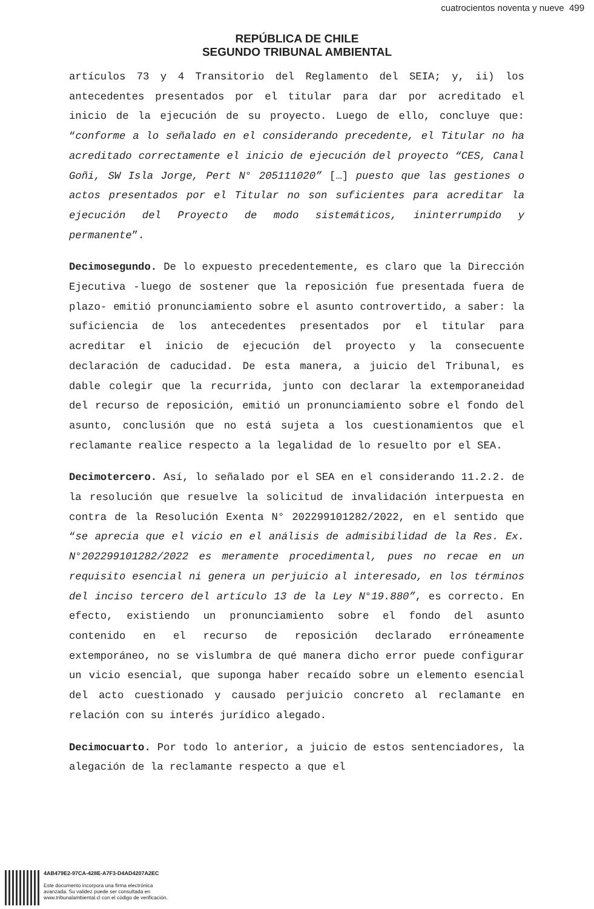cuatrocientos noventa y nueve 499
REPÚBLICA DE CHILE
SEGUNDO TRIBUNAL AMBIENTAL
artículos 73 y 4 Transitorio del Reglamento del SEIA; y, ii) los antecedentes presentados por el titular para dar por acreditado el inicio de la ejecución de su proyecto. Luego de ello, concluye que: “conforme a lo señalado en el considerando precedente, el Titular no ha acreditado correctamente el inicio de ejecución del proyecto “CES, Canal Goñi, SW Isla Jorge, Pert N° 205111020” […] puesto que las gestiones o actos presentados por el Titular no son suficientes para acreditar la ejecución del Proyecto de modo sistemáticos, ininterrumpido y permanente”.
Decimosegundo. De lo expuesto precedentemente, es claro que la Dirección Ejecutiva -luego de sostener que la reposición fue presentada fuera de plazo- emitió pronunciamiento sobre el asunto controvertido, a saber: la suficiencia de los antecedentes presentados por el titular para acreditar el inicio de ejecución del proyecto y la consecuente declaración de caducidad. De esta manera, a juicio del Tribunal, es dable colegir que la recurrida, junto con declarar la extemporaneidad del recurso de reposición, emitió un pronunciamiento sobre el fondo del asunto, conclusión que no está sujeta a los cuestionamientos que el reclamante realice respecto a la legalidad de lo resuelto por el SEA.
Decimotercero. Así, lo señalado por el SEA en el considerando 11.2.2. de la resolución que resuelve la solicitud de invalidación interpuesta en contra de la Resolución Exenta N° 202299101282/2022, en el sentido que “se aprecia que el vicio en el análisis de admisibilidad de la Res. Ex. N°202299101282/2022 es meramente procedimental, pues no recae en un requisito esencial ni genera un perjuicio al interesado, en los términos del inciso tercero del artículo 13 de la Ley N°19.880”, es correcto. En efecto, existiendo un pronunciamiento sobre el fondo del asunto contenido en el recurso de reposición declarado erróneamente extemporáneo, no se vislumbra de qué manera dicho error puede configurar un vicio esencial, que suponga haber recaído sobre un elemento esencial del acto cuestionado y causado perjuicio concreto al reclamante en relación con su interés jurídico alegado.
Decimocuarto. Por todo lo anterior, a juicio de estos sentenciadores, la alegación de la reclamante respecto a que el
4AB479E2-97CA-428E-A7F3-D4AD4207A2EC
Este documento incorpora una firma electrónica
avanzada. Su validez puede ser consultada en
www.tribunalambiental.cl con el código de verificación.